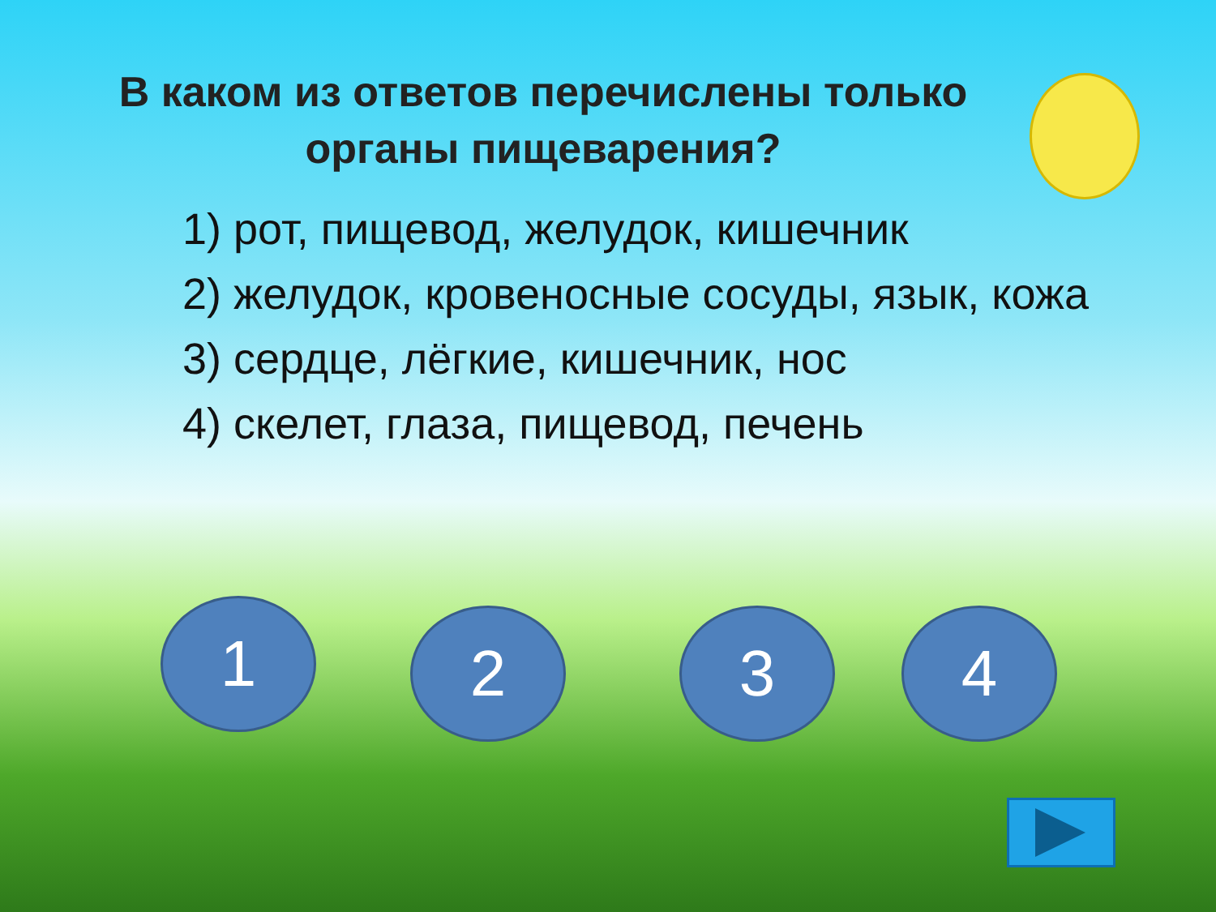В каком из ответов перечислены только органы пищеварения?
1) рот, пищевод, желудок, кишечник
2) желудок, кровеносные сосуды, язык, кожа
3) сердце, лёгкие, кишечник, нос
4) скелет, глаза, пищевод, печень
1
2 3 4